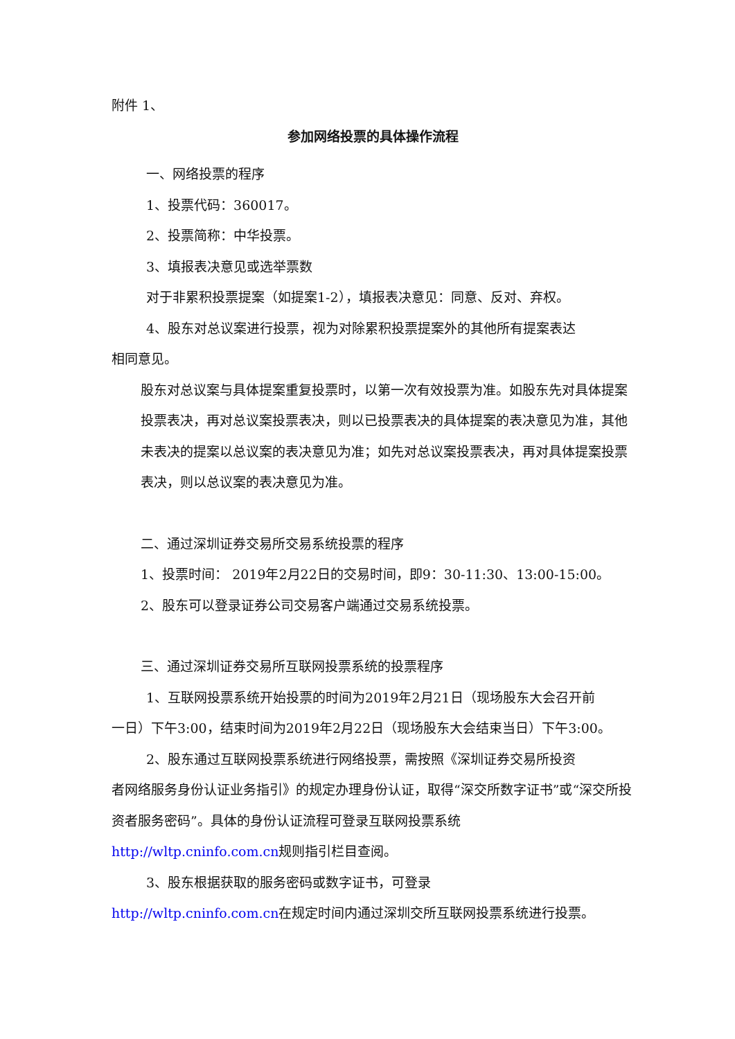附件 1、
参加网络投票的具体操作流程
一、网络投票的程序
1、投票代码：360017。
2、投票简称：中华投票。
3、填报表决意见或选举票数
对于非累积投票提案（如提案1-2），填报表决意见：同意、反对、弃权。
4、股东对总议案进行投票，视为对除累积投票提案外的其他所有提案表达
相同意见。
股东对总议案与具体提案重复投票时，以第一次有效投票为准。如股东先对具体提案投票表决，再对总议案投票表决，则以已投票表决的具体提案的表决意见为准，其他未表决的提案以总议案的表决意见为准；如先对总议案投票表决，再对具体提案投票表决，则以总议案的表决意见为准。
二、通过深圳证券交易所交易系统投票的程序
1、投票时间： 2019年2月22日的交易时间，即9：30-11:30、13:00-15:00。
2、股东可以登录证券公司交易客户端通过交易系统投票。
三、通过深圳证券交易所互联网投票系统的投票程序
1、互联网投票系统开始投票的时间为2019年2月21日（现场股东大会召开前
一日）下午3:00，结束时间为2019年2月22日（现场股东大会结束当日）下午3:00。
2、股东通过互联网投票系统进行网络投票，需按照《深圳证券交易所投资
者网络服务身份认证业务指引》的规定办理身份认证，取得“深交所数字证书”或“深交所投资者服务密码”。具体的身份认证流程可登录互联网投票系统
http://wltp.cninfo.com.cn规则指引栏目查阅。
3、股东根据获取的服务密码或数字证书，可登录
http://wltp.cninfo.com.cn在规定时间内通过深圳交所互联网投票系统进行投票。